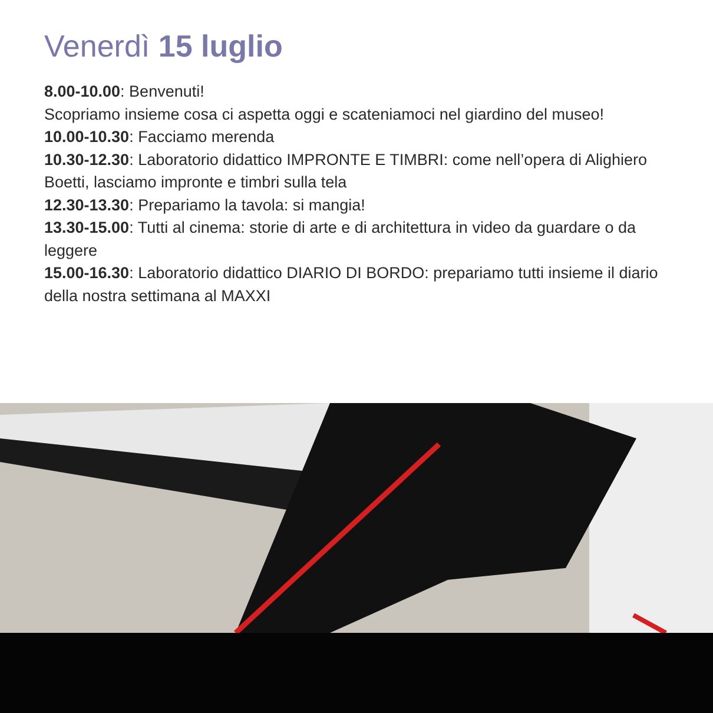Venerdì 15 luglio
8.00-10.00: Benvenuti!
Scopriamo insieme cosa ci aspetta oggi e scateniamoci nel giardino del museo!
10.00-10.30: Facciamo merenda
10.30-12.30: Laboratorio didattico IMPRONTE E TIMBRI: come nell’opera di Alighiero Boetti, lasciamo impronte e timbri sulla tela
12.30-13.30: Prepariamo la tavola: si mangia!
13.30-15.00: Tutti al cinema: storie di arte e di architettura in video da guardare o da leggere
15.00-16.30: Laboratorio didattico DIARIO DI BORDO: prepariamo tutti insieme il diario della nostra settimana al MAXXI